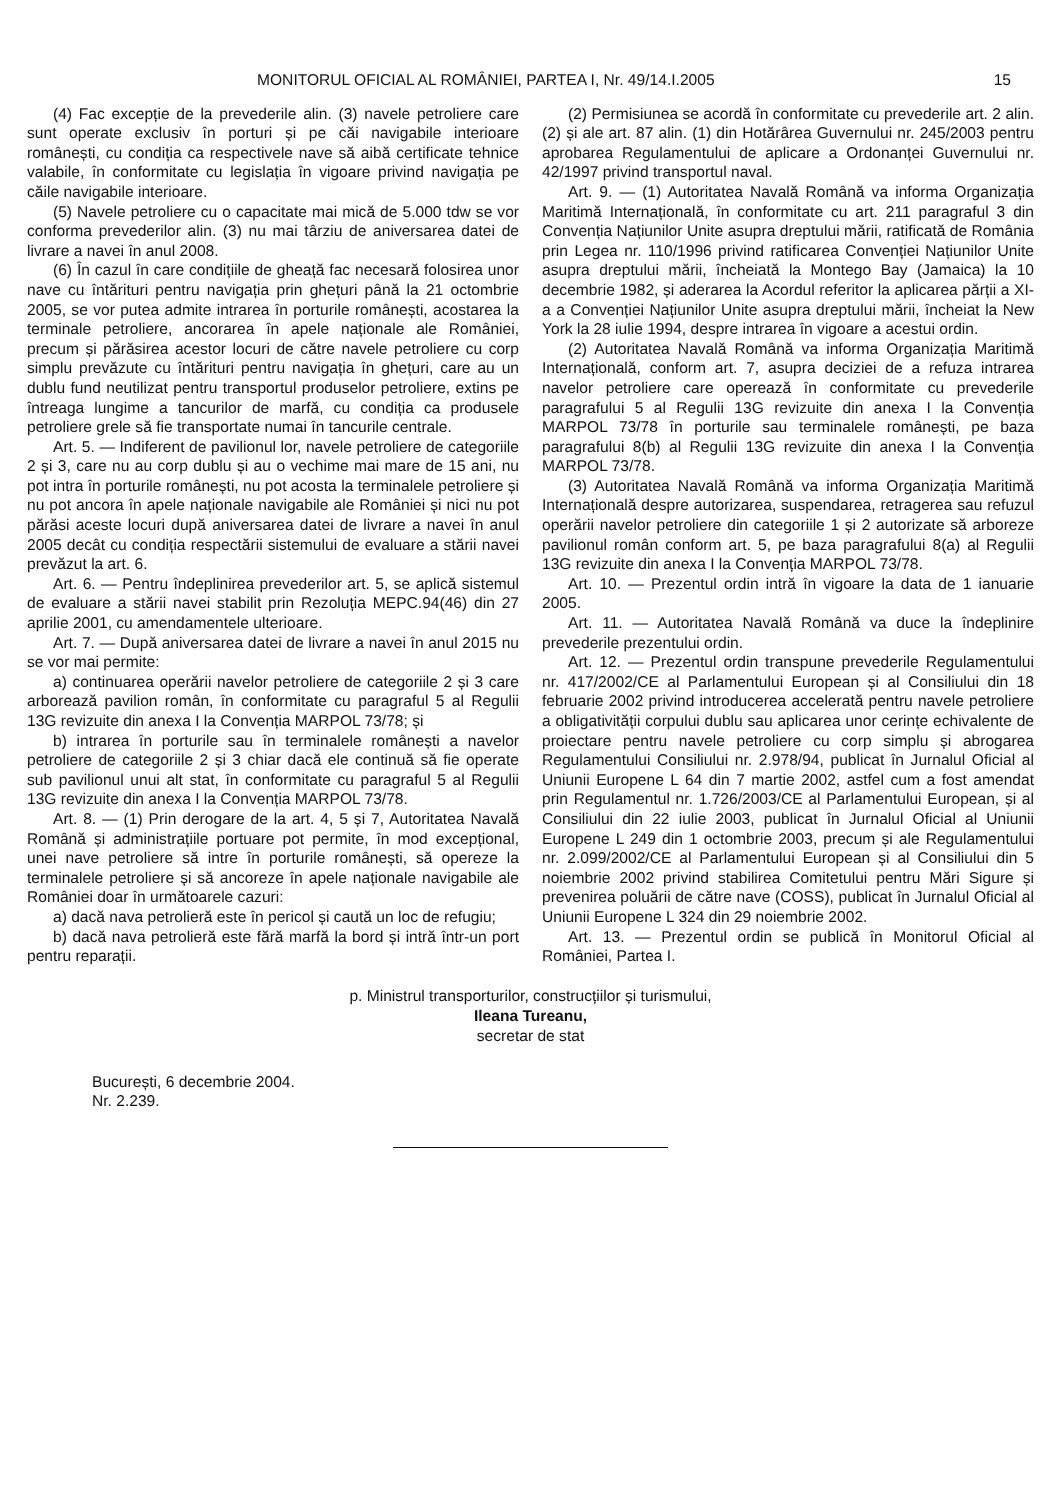MONITORUL OFICIAL AL ROMÂNIEI, PARTEA I, Nr. 49/14.I.2005 15
(4) Fac excepție de la prevederile alin. (3) navele petroliere care sunt operate exclusiv în porturi și pe căi navigabile interioare românești, cu condiția ca respectivele nave să aibă certificate tehnice valabile, în conformitate cu legislația în vigoare privind navigația pe căile navigabile interioare.
(5) Navele petroliere cu o capacitate mai mică de 5.000 tdw se vor conforma prevederilor alin. (3) nu mai târziu de aniversarea datei de livrare a navei în anul 2008.
(6) În cazul în care condițiile de gheață fac necesară folosirea unor nave cu întărituri pentru navigația prin ghețuri până la 21 octombrie 2005, se vor putea admite intrarea în porturile românești, acostarea la terminale petroliere, ancorarea în apele naționale ale României, precum și părăsirea acestor locuri de către navele petroliere cu corp simplu prevăzute cu întărituri pentru navigația în ghețuri, care au un dublu fund neutilizat pentru transportul produselor petroliere, extins pe întreaga lungime a tancurilor de marfă, cu condiția ca produsele petroliere grele să fie transportate numai în tancurile centrale.
Art. 5. — Indiferent de pavilionul lor, navele petroliere de categoriile 2 și 3, care nu au corp dublu și au o vechime mai mare de 15 ani, nu pot intra în porturile românești, nu pot acosta la terminalele petroliere și nu pot ancora în apele naționale navigabile ale României și nici nu pot părăsi aceste locuri după aniversarea datei de livrare a navei în anul 2005 decât cu condiția respectării sistemului de evaluare a stării navei prevăzut la art. 6.
Art. 6. — Pentru îndeplinirea prevederilor art. 5, se aplică sistemul de evaluare a stării navei stabilit prin Rezoluția MEPC.94(46) din 27 aprilie 2001, cu amendamentele ulterioare.
Art. 7. — După aniversarea datei de livrare a navei în anul 2015 nu se vor mai permite:
a) continuarea operării navelor petroliere de categoriile 2 și 3 care arborează pavilion român, în conformitate cu paragraful 5 al Regulii 13G revizuite din anexa I la Convenția MARPOL 73/78; și
b) intrarea în porturile sau în terminalele românești a navelor petroliere de categoriile 2 și 3 chiar dacă ele continuă să fie operate sub pavilionul unui alt stat, în conformitate cu paragraful 5 al Regulii 13G revizuite din anexa I la Convenția MARPOL 73/78.
Art. 8. — (1) Prin derogare de la art. 4, 5 și 7, Autoritatea Navală Română și administrațiile portuare pot permite, în mod excepțional, unei nave petroliere să intre în porturile românești, să opereze la terminalele petroliere și să ancoreze în apele naționale navigabile ale României doar în următoarele cazuri:
a) dacă nava petrolieră este în pericol și caută un loc de refugiu;
b) dacă nava petrolieră este fără marfă la bord și intră într-un port pentru reparații.
(2) Permisiunea se acordă în conformitate cu prevederile art. 2 alin. (2) și ale art. 87 alin. (1) din Hotărârea Guvernului nr. 245/2003 pentru aprobarea Regulamentului de aplicare a Ordonanței Guvernului nr. 42/1997 privind transportul naval.
Art. 9. — (1) Autoritatea Navală Română va informa Organizația Maritimă Internațională, în conformitate cu art. 211 paragraful 3 din Convenția Națiunilor Unite asupra dreptului mării, ratificată de România prin Legea nr. 110/1996 privind ratificarea Convenției Națiunilor Unite asupra dreptului mării, încheiată la Montego Bay (Jamaica) la 10 decembrie 1982, și aderarea la Acordul referitor la aplicarea părții a XI-a a Convenției Națiunilor Unite asupra dreptului mării, încheiat la New York la 28 iulie 1994, despre intrarea în vigoare a acestui ordin.
(2) Autoritatea Navală Română va informa Organizația Maritimă Internațională, conform art. 7, asupra deciziei de a refuza intrarea navelor petroliere care operează în conformitate cu prevederile paragrafului 5 al Regulii 13G revizuite din anexa I la Convenția MARPOL 73/78 în porturile sau terminalele românești, pe baza paragrafului 8(b) al Regulii 13G revizuite din anexa I la Convenția MARPOL 73/78.
(3) Autoritatea Navală Română va informa Organizația Maritimă Internațională despre autorizarea, suspendarea, retragerea sau refuzul operării navelor petroliere din categoriile 1 și 2 autorizate să arboreze pavilionul român conform art. 5, pe baza paragrafului 8(a) al Regulii 13G revizuite din anexa I la Convenția MARPOL 73/78.
Art. 10. — Prezentul ordin intră în vigoare la data de 1 ianuarie 2005.
Art. 11. — Autoritatea Navală Română va duce la îndeplinire prevederile prezentului ordin.
Art. 12. — Prezentul ordin transpune prevederile Regulamentului nr. 417/2002/CE al Parlamentului European și al Consiliului din 18 februarie 2002 privind introducerea accelerată pentru navele petroliere a obligativității corpului dublu sau aplicarea unor cerințe echivalente de proiectare pentru navele petroliere cu corp simplu și abrogarea Regulamentului Consiliului nr. 2.978/94, publicat în Jurnalul Oficial al Uniunii Europene L 64 din 7 martie 2002, astfel cum a fost amendat prin Regulamentul nr. 1.726/2003/CE al Parlamentului European, și al Consiliului din 22 iulie 2003, publicat în Jurnalul Oficial al Uniunii Europene L 249 din 1 octombrie 2003, precum și ale Regulamentului nr. 2.099/2002/CE al Parlamentului European și al Consiliului din 5 noiembrie 2002 privind stabilirea Comitetului pentru Mări Sigure și prevenirea poluării de către nave (COSS), publicat în Jurnalul Oficial al Uniunii Europene L 324 din 29 noiembrie 2002.
Art. 13. — Prezentul ordin se publică în Monitorul Oficial al României, Partea I.
p. Ministrul transporturilor, construcțiilor și turismului,
Ileana Tureanu,
secretar de stat
București, 6 decembrie 2004.
Nr. 2.239.